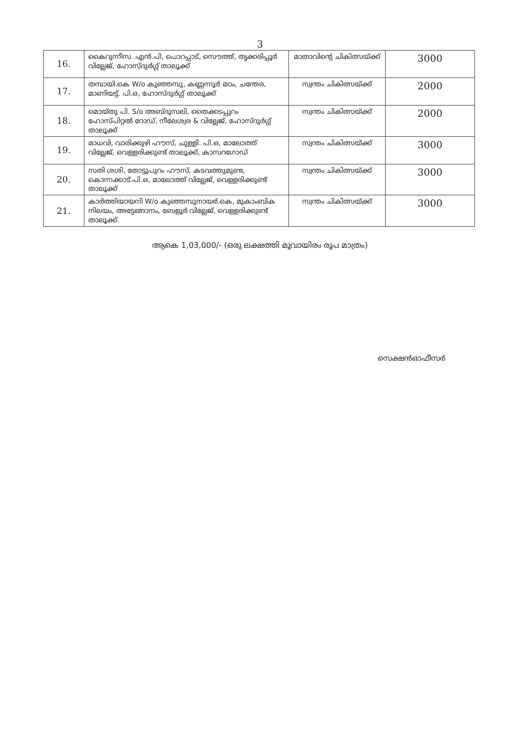3
| 16. | കൈറുന്നീസ. എൻ.പി, പൊറപ്പാട്, സൌത്ത്, തൃക്കരിപ്പൂർ വില്ലേജ്, ഹോസ്ദുർഗ്ഗ് താലൂക്ക് | മാതാവിന്റെ ചികിത്സയ്ക്ക് | 3000 |
| 17. | തമ്പായി.കെ W/o കുഞ്ഞമ്പു, കണ്ണന്നൂർ മഠം, ചന്തേര, മാണിയട്ട്. പി.ഒ, ഹോസ്ദുർഗ്ഗ് താലൂക്ക് | സ്വന്തം ചികിത്സയ്ക്ക് | 2000 |
| 18. | മൊയ്തു പി. S/o അബ്ദുസലി, തൈക്കടപ്പുറം ഹോസ്പിറ്റൽ റോഡ്, നീലേശ്വര & വില്ലേജ്, ഹോസ്ദുർഗ്ഗ് താലൂക്ക് | സ്വന്തം ചികിത്സയ്ക്ക് | 2000 |
| 19. | മാധവി, വാരിക്കുഴി ഹൗസ്, ചുള്ളി. പി.ഒ, മാലോത്ത് വില്ലേജ്, വെള്ളരിക്കുണ്ട് താലൂക്ക്, കാസറഗോഡ് | സ്വന്തം ചികിത്സയ്ക്ക് | 3000 |
| 20. | സതി ശശി, തോട്ടുപുറം ഹൗസ്, കടവത്തുമുണ്ട, കൊന്നക്കാട്.പി.ഒ, മാലോത്ത് വില്ലേജ്, വെള്ളരിക്കുണ്ട് താലൂക്ക് | സ്വന്തം ചികിത്സയ്ക്ക് | 3000 |
| 21. | കാർത്തിയായനി W/o കുഞ്ഞമ്പുനായർ.കെ, മുകാംബിക നിലയം, അട്ടേങ്ങാനം, ബേളൂർ വില്ലേജ്, വെള്ളരിക്കുണ്ട് താലൂക്ക്. | സ്വന്തം ചികിത്സയ്ക്ക് | 3000 |
ആകെ 1,03,000/- (ഒരു ലക്ഷത്തി മൂവായിരം രൂപ മാത്രം)
സെക്ഷൻഓഫീസർ